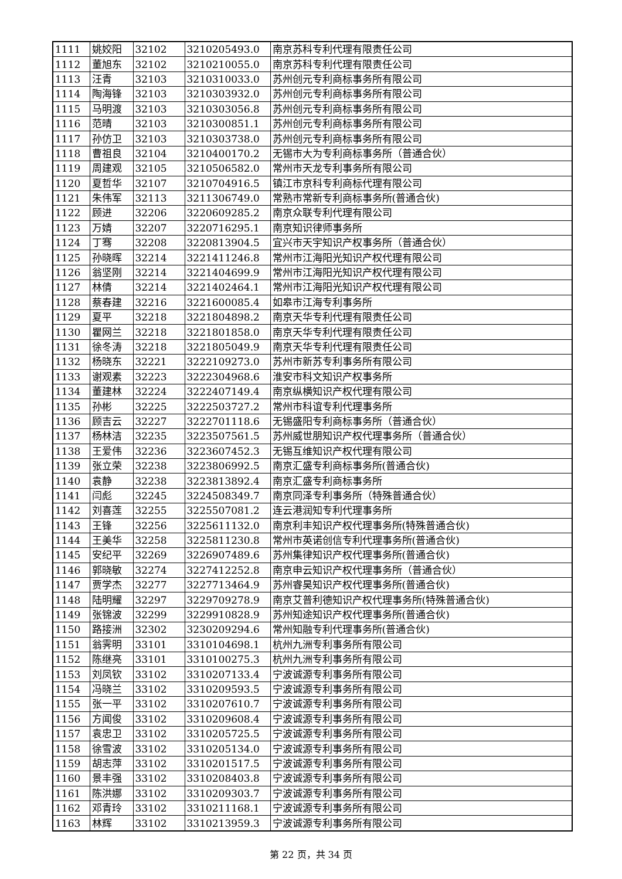| 1111 | 姚姣阳 | 32102 | 3210205493.0 | 南京苏科专利代理有限责任公司 |
| 1112 | 董旭东 | 32102 | 3210210055.0 | 南京苏科专利代理有限责任公司 |
| 1113 | 汪青 | 32103 | 3210310033.0 | 苏州创元专利商标事务所有限公司 |
| 1114 | 陶海锋 | 32103 | 3210303932.0 | 苏州创元专利商标事务所有限公司 |
| 1115 | 马明渡 | 32103 | 3210303056.8 | 苏州创元专利商标事务所有限公司 |
| 1116 | 范晴 | 32103 | 3210300851.1 | 苏州创元专利商标事务所有限公司 |
| 1117 | 孙仿卫 | 32103 | 3210303738.0 | 苏州创元专利商标事务所有限公司 |
| 1118 | 曹祖良 | 32104 | 3210400170.2 | 无锡市大为专利商标事务所（普通合伙） |
| 1119 | 周建观 | 32105 | 3210506582.0 | 常州市天龙专利事务所有限公司 |
| 1120 | 夏哲华 | 32107 | 3210704916.5 | 镇江市京科专利商标代理有限公司 |
| 1121 | 朱伟军 | 32113 | 3211306749.0 | 常熟市常新专利商标事务所(普通合伙) |
| 1122 | 顾进 | 32206 | 3220609285.2 | 南京众联专利代理有限公司 |
| 1123 | 万婧 | 32207 | 3220716295.1 | 南京知识律师事务所 |
| 1124 | 丁骞 | 32208 | 3220813904.5 | 宜兴市天宇知识产权事务所（普通合伙） |
| 1125 | 孙晓晖 | 32214 | 3221411246.8 | 常州市江海阳光知识产权代理有限公司 |
| 1126 | 翁坚刚 | 32214 | 3221404699.9 | 常州市江海阳光知识产权代理有限公司 |
| 1127 | 林倩 | 32214 | 3221402464.1 | 常州市江海阳光知识产权代理有限公司 |
| 1128 | 蔡春建 | 32216 | 3221600085.4 | 如皋市江海专利事务所 |
| 1129 | 夏平 | 32218 | 3221804898.2 | 南京天华专利代理有限责任公司 |
| 1130 | 瞿网兰 | 32218 | 3221801858.0 | 南京天华专利代理有限责任公司 |
| 1131 | 徐冬涛 | 32218 | 3221805049.9 | 南京天华专利代理有限责任公司 |
| 1132 | 杨晓东 | 32221 | 3222109273.0 | 苏州市新苏专利事务所有限公司 |
| 1133 | 谢观素 | 32223 | 3222304968.6 | 淮安市科文知识产权事务所 |
| 1134 | 董建林 | 32224 | 3222407149.4 | 南京纵横知识产权代理有限公司 |
| 1135 | 孙彬 | 32225 | 3222503727.2 | 常州市科谊专利代理事务所 |
| 1136 | 顾吉云 | 32227 | 3222701118.6 | 无锡盛阳专利商标事务所（普通合伙） |
| 1137 | 杨林洁 | 32235 | 3223507561.5 | 苏州威世朋知识产权代理事务所（普通合伙） |
| 1138 | 王爱伟 | 32236 | 3223607452.3 | 无锡互维知识产权代理有限公司 |
| 1139 | 张立荣 | 32238 | 3223806992.5 | 南京汇盛专利商标事务所(普通合伙) |
| 1140 | 袁静 | 32238 | 3223813892.4 | 南京汇盛专利商标事务所 |
| 1141 | 闫彪 | 32245 | 3224508349.7 | 南京同泽专利事务所（特殊普通合伙） |
| 1142 | 刘喜莲 | 32255 | 3225507081.2 | 连云港润知专利代理事务所 |
| 1143 | 王锋 | 32256 | 3225611132.0 | 南京利丰知识产权代理事务所(特殊普通合伙) |
| 1144 | 王美华 | 32258 | 3225811230.8 | 常州市英诺创信专利代理事务所(普通合伙) |
| 1145 | 安纪平 | 32269 | 3226907489.6 | 苏州集律知识产权代理事务所(普通合伙) |
| 1146 | 郭晓敏 | 32274 | 3227412252.8 | 南京申云知识产权代理事务所（普通合伙） |
| 1147 | 贾学杰 | 32277 | 3227713464.9 | 苏州睿昊知识产权代理事务所(普通合伙) |
| 1148 | 陆明耀 | 32297 | 3229709278.9 | 南京艾普利德知识产权代理事务所(特殊普通合伙) |
| 1149 | 张锦波 | 32299 | 3229910828.9 | 苏州知途知识产权代理事务所(普通合伙) |
| 1150 | 路接洲 | 32302 | 3230209294.6 | 常州知融专利代理事务所(普通合伙) |
| 1151 | 翁霁明 | 33101 | 3310104698.1 | 杭州九洲专利事务所有限公司 |
| 1152 | 陈继亮 | 33101 | 3310100275.3 | 杭州九洲专利事务所有限公司 |
| 1153 | 刘凤钦 | 33102 | 3310207133.4 | 宁波诚源专利事务所有限公司 |
| 1154 | 冯晓兰 | 33102 | 3310209593.5 | 宁波诚源专利事务所有限公司 |
| 1155 | 张一平 | 33102 | 3310207610.7 | 宁波诚源专利事务所有限公司 |
| 1156 | 方闻俊 | 33102 | 3310209608.4 | 宁波诚源专利事务所有限公司 |
| 1157 | 袁忠卫 | 33102 | 3310205725.5 | 宁波诚源专利事务所有限公司 |
| 1158 | 徐雪波 | 33102 | 3310205134.0 | 宁波诚源专利事务所有限公司 |
| 1159 | 胡志萍 | 33102 | 3310201517.5 | 宁波诚源专利事务所有限公司 |
| 1160 | 景丰强 | 33102 | 3310208403.8 | 宁波诚源专利事务所有限公司 |
| 1161 | 陈洪娜 | 33102 | 3310209303.7 | 宁波诚源专利事务所有限公司 |
| 1162 | 邓青玲 | 33102 | 3310211168.1 | 宁波诚源专利事务所有限公司 |
| 1163 | 林辉 | 33102 | 3310213959.3 | 宁波诚源专利事务所有限公司 |
第 22 页，共 34 页